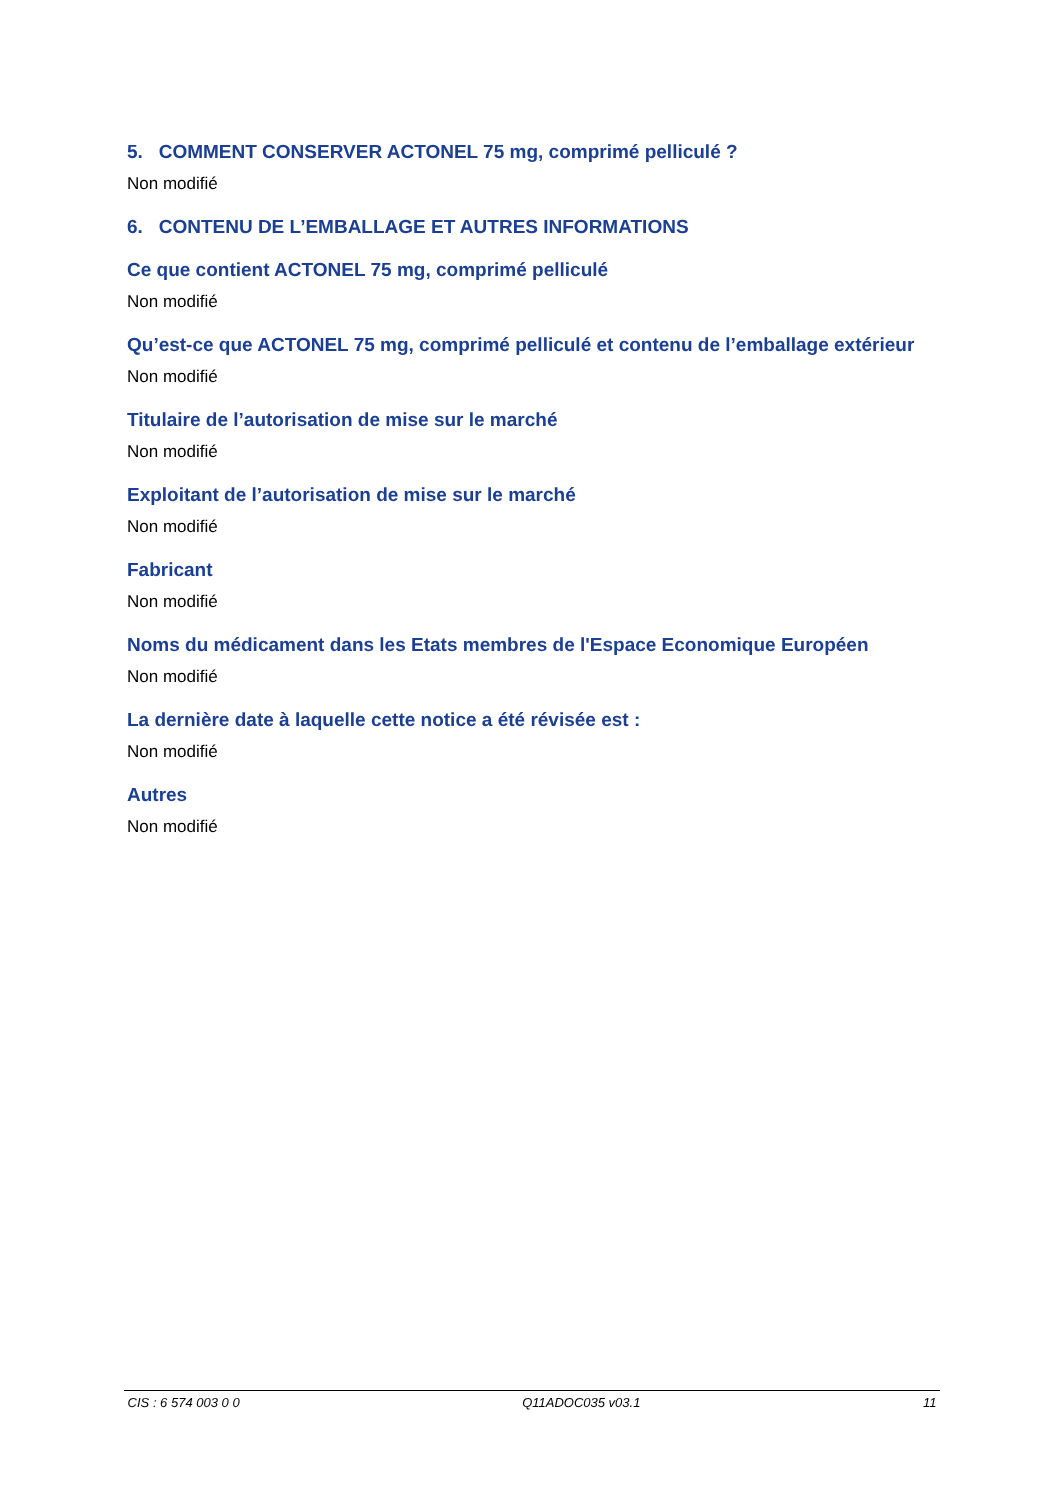5. COMMENT CONSERVER ACTONEL 75 mg, comprimé pelliculé ?
Non modifié
6. CONTENU DE L’EMBALLAGE ET AUTRES INFORMATIONS
Ce que contient ACTONEL 75 mg, comprimé pelliculé
Non modifié
Qu’est-ce que ACTONEL 75 mg, comprimé pelliculé et contenu de l’emballage extérieur
Non modifié
Titulaire de l’autorisation de mise sur le marché
Non modifié
Exploitant de l’autorisation de mise sur le marché
Non modifié
Fabricant
Non modifié
Noms du médicament dans les Etats membres de l'Espace Economique Européen
Non modifié
La dernière date à laquelle cette notice a été révisée est :
Non modifié
Autres
Non modifié
CIS : 6 574 003 0 0 Q11ADOC035 v03.1 11